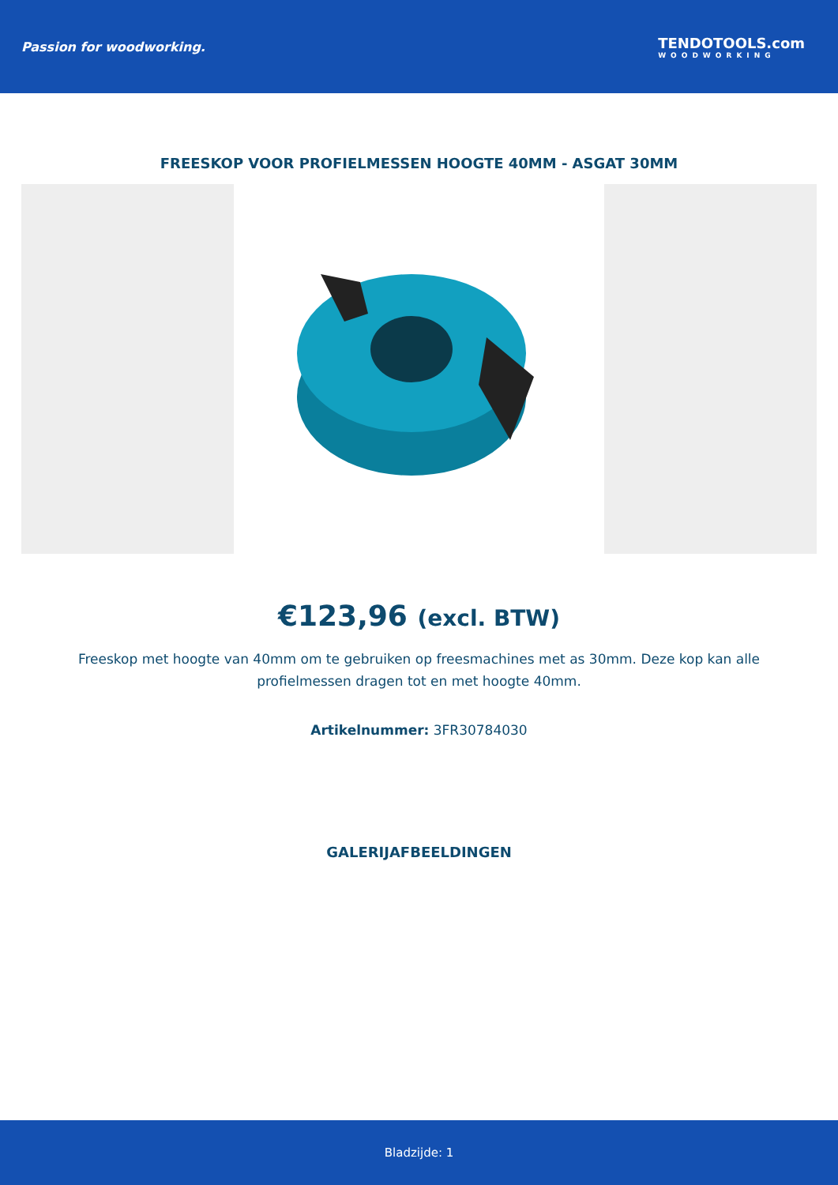Passion for woodworking. TENDOTOOLS.com
WOODWORKING
FREESKOP VOOR PROFIELMESSEN HOOGTE 40MM - ASGAT 30MM
€123,96 (excl. BTW)
Freeskop met hoogte van 40mm om te gebruiken op freesmachines met as 30mm. Deze kop kan alle profielmessen dragen tot en met hoogte 40mm.
Artikelnummer: 3FR30784030
GALERIJAFBEELDINGEN
Bladzijde: 1